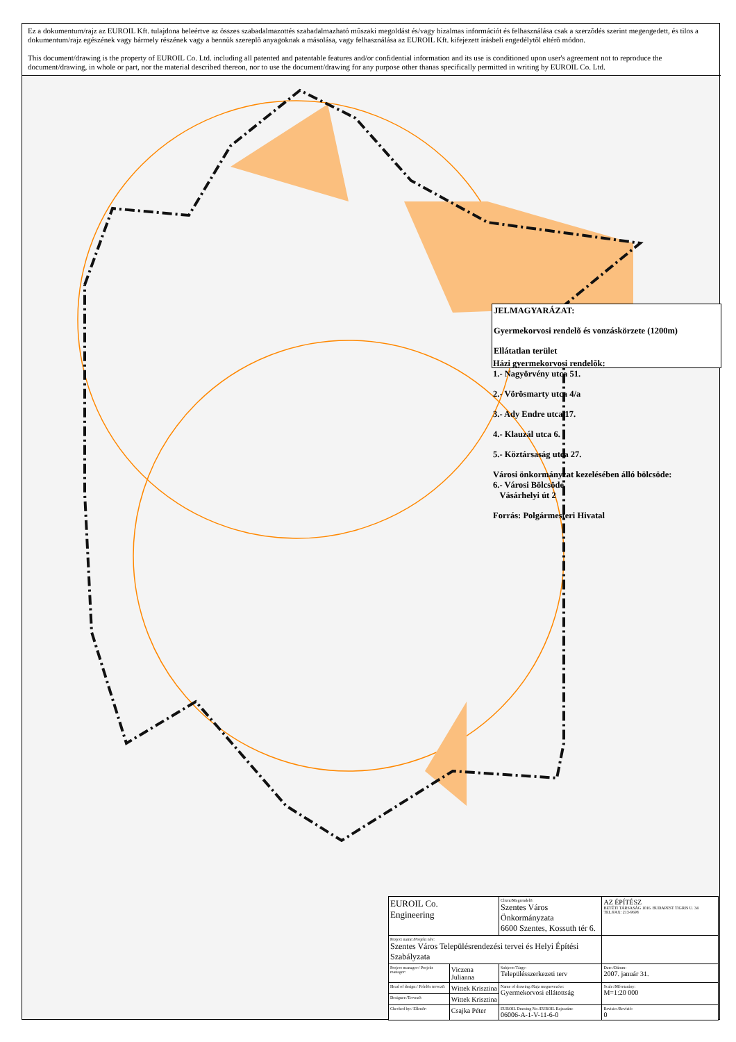Ez a dokumentum/rajz az EUROIL Kft. tulajdona beleértve az összes szabadalmazottés szabadalmazható mûszaki megoldást és/vagy bizalmas információt és felhasználása csak a szerzõdés szerint megengedett, és tilos a dokumentum/rajz egészének vagy bármely részének vagy a bennük szereplõ anyagoknak a másolása, vagy felhasználása az EUROIL Kft. kifejezett írásbeli engedélytõl eltérõ módon.
This document/drawing is the property of EUROIL Co. Ltd. including all patented and patentable features and/or confidential information and its use is conditioned upon user's agreement not to reproduce the document/drawing, in whole or part, nor the material described thereon, nor to use the document/drawing for any purpose other thanas specifically permitted in writing by EUROIL Co. Ltd.
JELMAGYARÁZAT:
Gyermekorvosi rendelõ és vonzáskörzete (1200m)
Ellátatlan terület
Házi gyermekorvosi rendelõk:
1.- Nagyörvény utca 51.
2.- Vörösmarty utca 4/a
3.- Ady Endre utca 17.
4.- Klauzál utca 6.
5.- Köztársaság utca 27.
Városi önkormányzat kezelésében álló bölcsöde:
6.- Városi Bölcsöde
Vásárhelyi út 2
Forrás: Polgármesteri Hivatal
| EUROIL Co. Engineering | | Client/Megrendelõ: Szentes Város Önkormányzata 6600 Szentes, Kossuth tér 6. | AZ ÉPÍTÉSZ BETÉTI TÁRSASÁG 1016. BUDAPEST TIGRIS U. 34 TEL/FAX: 213-9698 |
| Project name:/Projekt név: Szentes Város Településrendezési tervei és Helyi Építési Szabályzata | | | |
| Project manager:/ Projekt manager: | Viczena Julianna | Subject:/Tárgy: Településszerkezeti terv | Date:/Dátum: 2007. január 31. |
| Head of design:/ Felelõs tervezõ: | Wittek Krisztina | Name of drawing:/Rajz megnevezése: Gyermekorvosi ellátottság | Scale:/Méretarány: M=1:20 000 |
| Designer:/Tervezõ: | Wittek Krisztina | | |
| Checked by:/ Ellenõr: | Csajka Péter | EUROIL Drawing No./EUROIL Rajzszám: 06006-A-1-V-11-6-0 | Revisio:/Revízió: 0 |